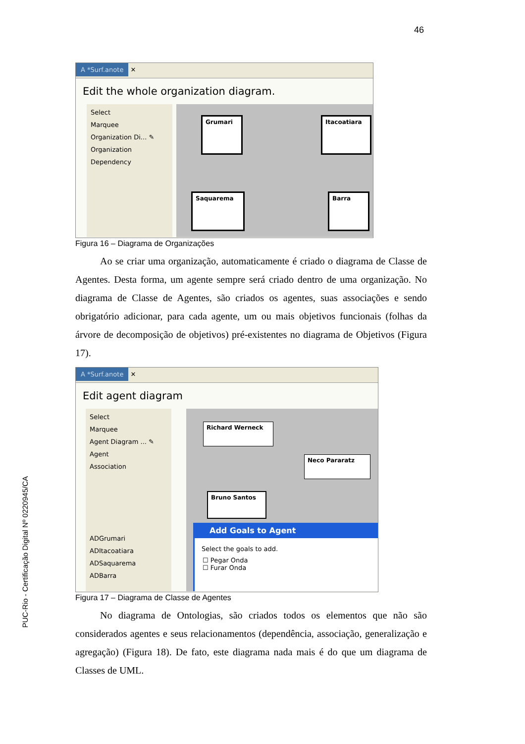46
PUC-Rio - Certificação Digital Nº 0220945/CA
A *Surf.anote ✕
Edit the whole organization diagram.
Select
Marquee
Organization Di... ✎
Organization
Dependency
Grumari Itacoatiara
Saquarema Barra
Figura 16 – Diagrama de Organizações
Ao se criar uma organização, automaticamente é criado o diagrama de Classe de Agentes. Desta forma, um agente sempre será criado dentro de uma organização. No diagrama de Classe de Agentes, são criados os agentes, suas associações e sendo obrigatório adicionar, para cada agente, um ou mais objetivos funcionais (folhas da árvore de decomposição de objetivos) pré-existentes no diagrama de Objetivos (Figura 17).
A *Surf.anote ✕
Edit agent diagram
Select
Marquee
Agent Diagram ... ✎
Agent
Association
ADGrumari
ADItacoatiara
ADSaquarema
ADBarra
Richard Werneck
Neco Pararatz
Bruno Santos
Add Goals to Agent
Select the goals to add.
☐ Pegar Onda
☐ Furar Onda
Figura 17 – Diagrama de Classe de Agentes
No diagrama de Ontologias, são criados todos os elementos que não são considerados agentes e seus relacionamentos (dependência, associação, generalização e agregação) (Figura 18). De fato, este diagrama nada mais é do que um diagrama de Classes de UML.